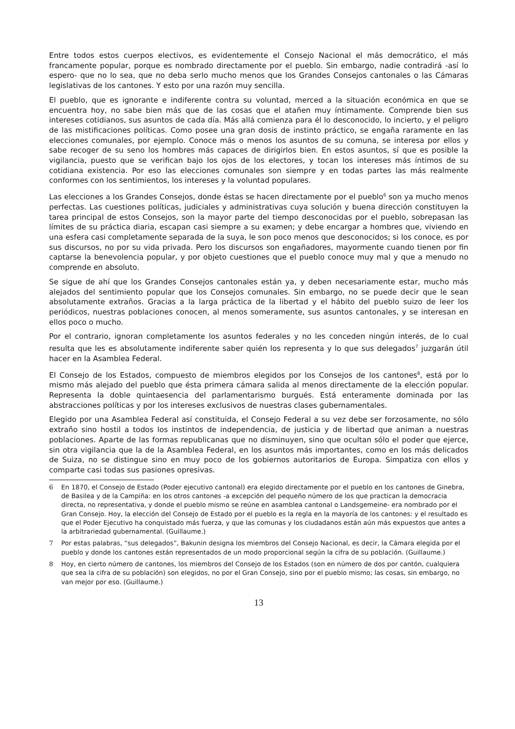Entre todos estos cuerpos electivos, es evidentemente el Consejo Nacional el más democrático, el más francamente popular, porque es nombrado directamente por el pueblo. Sin embargo, nadie contradirá -así lo espero- que no lo sea, que no deba serlo mucho menos que los Grandes Consejos cantonales o las Cámaras legislativas de los cantones. Y esto por una razón muy sencilla.
El pueblo, que es ignorante e indiferente contra su voluntad, merced a la situación económica en que se encuentra hoy, no sabe bien más que de las cosas que el atañen muy íntimamente. Comprende bien sus intereses cotidianos, sus asuntos de cada día. Más allá comienza para él lo desconocido, lo incierto, y el peligro de las mistificaciones políticas. Como posee una gran dosis de instinto práctico, se engaña raramente en las elecciones comunales, por ejemplo. Conoce más o menos los asuntos de su comuna, se interesa por ellos y sabe recoger de su seno los hombres más capaces de dirigirlos bien. En estos asuntos, sí que es posible la vigilancia, puesto que se verifican bajo los ojos de los electores, y tocan los intereses más íntimos de su cotidiana existencia. Por eso las elecciones comunales son siempre y en todas partes las más realmente conformes con los sentimientos, los intereses y la voluntad populares.
Las elecciones a los Grandes Consejos, donde éstas se hacen directamente por el pueblo<sup>6</sup> son ya mucho menos perfectas. Las cuestiones políticas, judiciales y administrativas cuya solución y buena dirección constituyen la tarea principal de estos Consejos, son la mayor parte del tiempo desconocidas por el pueblo, sobrepasan las límites de su práctica diaria, escapan casi siempre a su examen; y debe encargar a hombres que, viviendo en una esfera casi completamente separada de la suya, le son poco menos que desconocidos; si los conoce, es por sus discursos, no por su vida privada. Pero los discursos son engañadores, mayormente cuando tienen por fin captarse la benevolencia popular, y por objeto cuestiones que el pueblo conoce muy mal y que a menudo no comprende en absoluto.
Se sigue de ahí que los Grandes Consejos cantonales están ya, y deben necesariamente estar, mucho más alejados del sentimiento popular que los Consejos comunales. Sin embargo, no se puede decir que le sean absolutamente extraños. Gracias a la larga práctica de la libertad y el hábito del pueblo suizo de leer los periódicos, nuestras poblaciones conocen, al menos someramente, sus asuntos cantonales, y se interesan en ellos poco o mucho.
Por el contrario, ignoran completamente los asuntos federales y no les conceden ningún interés, de lo cual resulta que les es absolutamente indiferente saber quién los representa y lo que sus delegados<sup>7</sup> juzgarán útil hacer en la Asamblea Federal.
El Consejo de los Estados, compuesto de miembros elegidos por los Consejos de los cantones<sup>8</sup>, está por lo mismo más alejado del pueblo que ésta primera cámara salida al menos directamente de la elección popular. Representa la doble quintaesencia del parlamentarismo burgués. Está enteramente dominada por las abstracciones políticas y por los intereses exclusivos de nuestras clases gubernamentales.
Elegido por una Asamblea Federal así constituida, el Consejo Federal a su vez debe ser forzosamente, no sólo extraño sino hostil a todos los instintos de independencia, de justicia y de libertad que animan a nuestras poblaciones. Aparte de las formas republicanas que no disminuyen, sino que ocultan sólo el poder que ejerce, sin otra vigilancia que la de la Asamblea Federal, en los asuntos más importantes, como en los más delicados de Suiza, no se distingue sino en muy poco de los gobiernos autoritarios de Europa. Simpatiza con ellos y comparte casi todas sus pasiones opresivas.
6 En 1870, el Consejo de Estado (Poder ejecutivo cantonal) era elegido directamente por el pueblo en los cantones de Ginebra, de Basilea y de la Campiña: en los otros cantones -a excepción del pequeño número de los que practican la democracia directa, no representativa, y donde el pueblo mismo se reúne en asamblea cantonal o Landsgemeine- era nombrado por el Gran Consejo. Hoy, la elección del Consejo de Estado por el pueblo es la regla en la mayoría de los cantones: y el resultado es que el Poder Ejecutivo ha conquistado más fuerza, y que las comunas y los ciudadanos están aún más expuestos que antes a la arbitrariedad gubernamental. (Guillaume.)
7 Por estas palabras, “sus delegados”, Bakunin designa los miembros del Consejo Nacional, es decir, la Cámara elegida por el pueblo y donde los cantones están representados de un modo proporcional según la cifra de su población. (Guillaume.)
8 Hoy, en cierto número de cantones, los miembros del Consejo de los Estados (son en número de dos por cantón, cualquiera que sea la cifra de su población) son elegidos, no por el Gran Consejo, sino por el pueblo mismo; las cosas, sin embargo, no van mejor por eso. (Guillaume.)
13